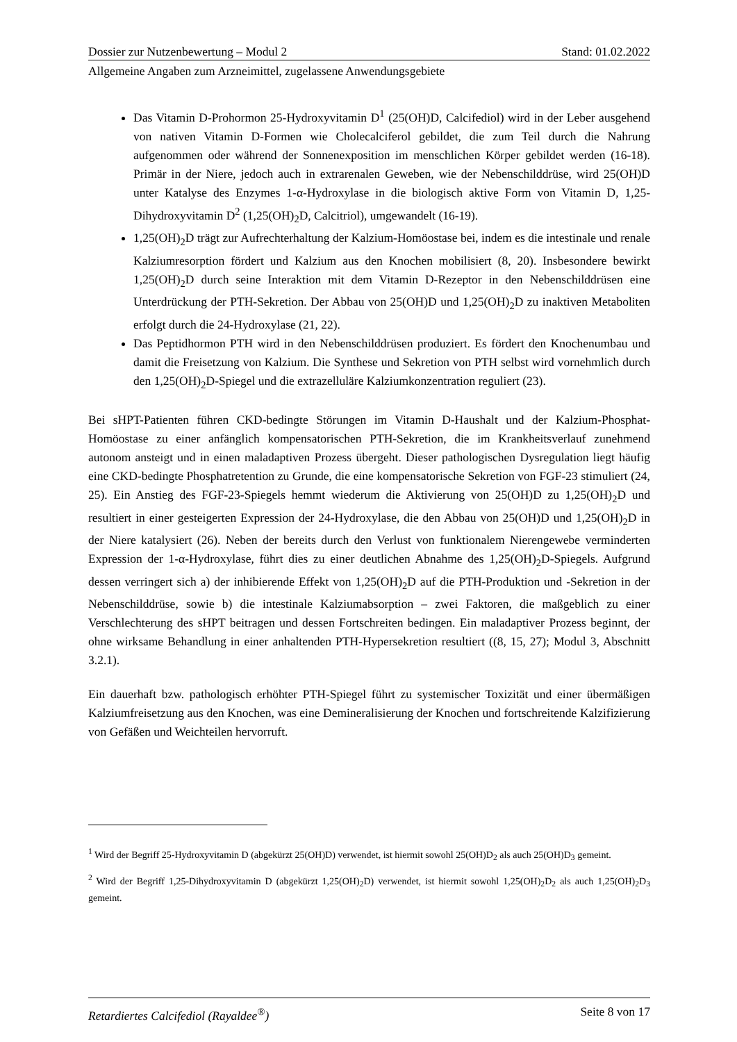Dossier zur Nutzenbewertung – Modul 2 Stand: 01.02.2022
Allgemeine Angaben zum Arzneimittel, zugelassene Anwendungsgebiete
Das Vitamin D-Prohormon 25-Hydroxyvitamin D<sup>1</sup> (25(OH)D, Calcifediol) wird in der Leber ausgehend von nativen Vitamin D-Formen wie Cholecalciferol gebildet, die zum Teil durch die Nahrung aufgenommen oder während der Sonnenexposition im menschlichen Körper gebildet werden (16-18). Primär in der Niere, jedoch auch in extrarenalen Geweben, wie der Nebenschilddrüse, wird 25(OH)D unter Katalyse des Enzymes 1-α-Hydroxylase in die biologisch aktive Form von Vitamin D, 1,25-Dihydroxyvitamin D<sup>2</sup> (1,25(OH)<sub>2</sub>D, Calcitriol), umgewandelt (16-19).
1,25(OH)<sub>2</sub>D trägt zur Aufrechterhaltung der Kalzium-Homöostase bei, indem es die intestinale und renale Kalziumresorption fördert und Kalzium aus den Knochen mobilisiert (8, 20). Insbesondere bewirkt 1,25(OH)<sub>2</sub>D durch seine Interaktion mit dem Vitamin D-Rezeptor in den Nebenschilddrüsen eine Unterdrückung der PTH-Sekretion. Der Abbau von 25(OH)D und 1,25(OH)<sub>2</sub>D zu inaktiven Metaboliten erfolgt durch die 24-Hydroxylase (21, 22).
Das Peptidhormon PTH wird in den Nebenschilddrüsen produziert. Es fördert den Knochenumbau und damit die Freisetzung von Kalzium. Die Synthese und Sekretion von PTH selbst wird vornehmlich durch den 1,25(OH)<sub>2</sub>D-Spiegel und die extrazelluläre Kalziumkonzentration reguliert (23).
Bei sHPT-Patienten führen CKD-bedingte Störungen im Vitamin D-Haushalt und der Kalzium-Phosphat-Homöostase zu einer anfänglich kompensatorischen PTH-Sekretion, die im Krankheitsverlauf zunehmend autonom ansteigt und in einen maladaptiven Prozess übergeht. Dieser pathologischen Dysregulation liegt häufig eine CKD-bedingte Phosphatretention zu Grunde, die eine kompensatorische Sekretion von FGF-23 stimuliert (24, 25). Ein Anstieg des FGF-23-Spiegels hemmt wiederum die Aktivierung von 25(OH)D zu 1,25(OH)<sub>2</sub>D und resultiert in einer gesteigerten Expression der 24-Hydroxylase, die den Abbau von 25(OH)D und 1,25(OH)<sub>2</sub>D in der Niere katalysiert (26). Neben der bereits durch den Verlust von funktionalem Nierengewebe verminderten Expression der 1-α-Hydroxylase, führt dies zu einer deutlichen Abnahme des 1,25(OH)<sub>2</sub>D-Spiegels. Aufgrund dessen verringert sich a) der inhibierende Effekt von 1,25(OH)<sub>2</sub>D auf die PTH-Produktion und -Sekretion in der Nebenschilddrüse, sowie b) die intestinale Kalziumabsorption – zwei Faktoren, die maßgeblich zu einer Verschlechterung des sHPT beitragen und dessen Fortschreiten bedingen. Ein maladaptiver Prozess beginnt, der ohne wirksame Behandlung in einer anhaltenden PTH-Hypersekretion resultiert ((8, 15, 27); Modul 3, Abschnitt 3.2.1).
Ein dauerhaft bzw. pathologisch erhöhter PTH-Spiegel führt zu systemischer Toxizität und einer übermäßigen Kalziumfreisetzung aus den Knochen, was eine Demineralisierung der Knochen und fortschreitende Kalzifizierung von Gefäßen und Weichteilen hervorruft.
<sup>1</sup> Wird der Begriff 25-Hydroxyvitamin D (abgekürzt 25(OH)D) verwendet, ist hiermit sowohl 25(OH)D<sub>2</sub> als auch 25(OH)D<sub>3</sub> gemeint.
<sup>2</sup> Wird der Begriff 1,25-Dihydroxyvitamin D (abgekürzt 1,25(OH)<sub>2</sub>D) verwendet, ist hiermit sowohl 1,25(OH)<sub>2</sub>D<sub>2</sub> als auch 1,25(OH)<sub>2</sub>D<sub>3</sub> gemeint.
Retardiertes Calcifediol (Rayaldee<sup>®</sup>) Seite 8 von 17